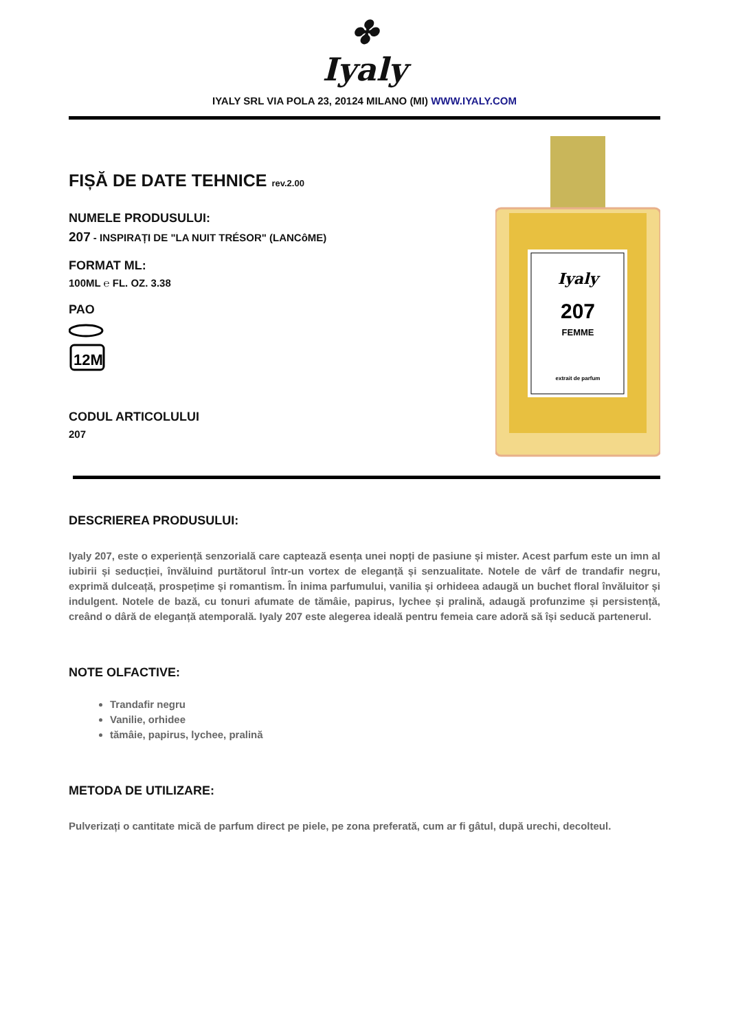✤
Iyaly
IYALY SRL VIA POLA 23, 20124 MILANO (MI) WWW.IYALY.COM
FIȘĂ DE DATE TEHNICE rev.2.00
NUMELE PRODUSULUI:
207 - INSPIRAȚI DE "LA NUIT TRÉSOR" (LANCôME)
FORMAT ML:
100ML ℮ FL. OZ. 3.38
PAO
12M
CODUL ARTICOLULUI
207
Iyaly
207
FEMME
extrait de parfum
DESCRIEREA PRODUSULUI:
Iyaly 207, este o experiență senzorială care captează esența unei nopți de pasiune și mister. Acest parfum este un imn al iubirii și seducției, învăluind purtătorul într-un vortex de eleganță și senzualitate. Notele de vârf de trandafir negru, exprimă dulceață, prospețime și romantism. În inima parfumului, vanilia și orhideea adaugă un buchet floral învăluitor și indulgent. Notele de bază, cu tonuri afumate de tămâie, papirus, lychee și pralină, adaugă profunzime și persistență, creând o dâră de eleganță atemporală. Iyaly 207 este alegerea ideală pentru femeia care adoră să își seducă partenerul.
NOTE OLFACTIVE:
Trandafir negru
Vanilie, orhidee
tămâie, papirus, lychee, pralină
METODA DE UTILIZARE:
Pulverizați o cantitate mică de parfum direct pe piele, pe zona preferată, cum ar fi gâtul, după urechi, decolteul.